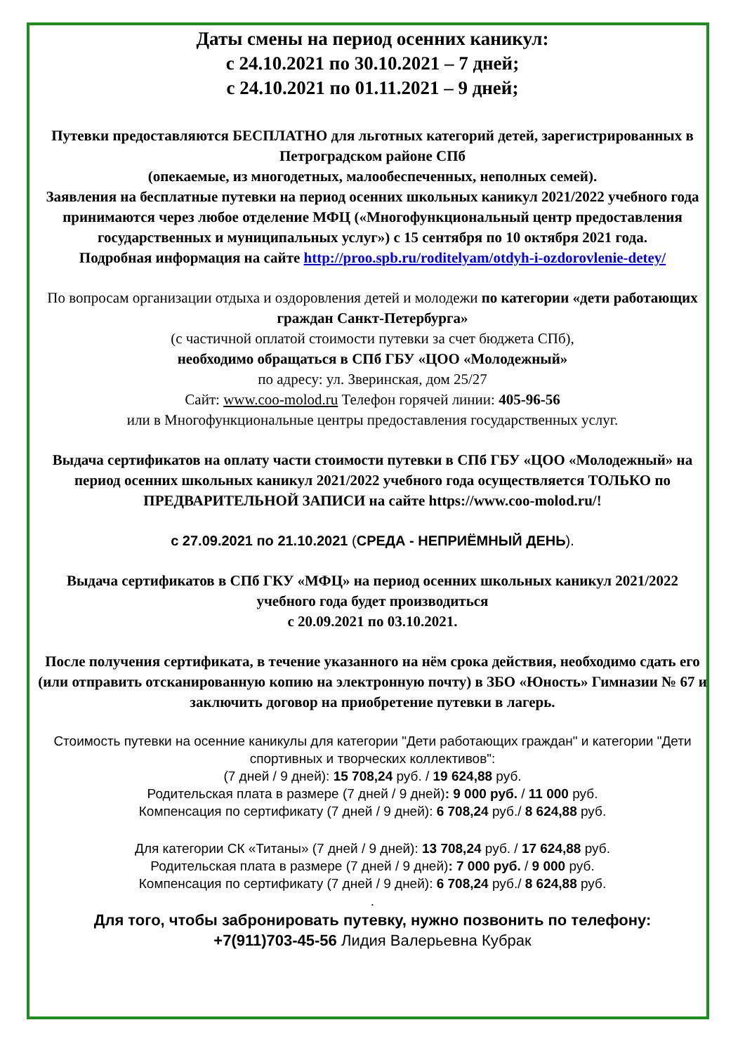Даты смены на период осенних каникул:
с 24.10.2021 по 30.10.2021 – 7 дней;
с 24.10.2021 по 01.11.2021 – 9 дней;
Путевки предоставляются БЕСПЛАТНО для льготных категорий детей, зарегистрированных в Петроградском районе СПб
(опекаемые, из многодетных, малообеспеченных, неполных семей).
Заявления на бесплатные путевки на период осенних школьных каникул 2021/2022 учебного года принимаются через любое отделение МФЦ («Многофункциональный центр предоставления государственных и муниципальных услуг») с 15 сентября по 10 октября 2021 года.
Подробная информация на сайте http://proo.spb.ru/roditelyam/otdyh-i-ozdorovlenie-detey/
По вопросам организации отдыха и оздоровления детей и молодежи по категории «дети работающих граждан Санкт-Петербурга»
(с частичной оплатой стоимости путевки за счет бюджета СПб),
необходимо обращаться в СПб ГБУ «ЦОО «Молодежный»
по адресу: ул. Зверинская, дом 25/27
Сайт: www.coo-molod.ru Телефон горячей линии: 405-96-56
или в Многофункциональные центры предоставления государственных услуг.
Выдача сертификатов на оплату части стоимости путевки в СПб ГБУ «ЦОО «Молодежный» на период осенних школьных каникул 2021/2022 учебного года осуществляется ТОЛЬКО по ПРЕДВАРИТЕЛЬНОЙ ЗАПИСИ на сайте https://www.coo-molod.ru/!
с 27.09.2021 по 21.10.2021 (СРЕДА - НЕПРИЁМНЫЙ ДЕНЬ).
Выдача сертификатов в СПб ГКУ «МФЦ» на период осенних школьных каникул 2021/2022 учебного года будет производиться
с 20.09.2021 по 03.10.2021.
После получения сертификата, в течение указанного на нём срока действия, необходимо сдать его (или отправить отсканированную копию на электронную почту) в ЗБО «Юность» Гимназии № 67 и заключить договор на приобретение путевки в лагерь.
Стоимость путевки на осенние каникулы для категории "Дети работающих граждан" и категории "Дети спортивных и творческих коллективов":
(7 дней / 9 дней): 15 708,24 руб. / 19 624,88 руб.
Родительская плата в размере (7 дней / 9 дней): 9 000 руб. / 11 000 руб.
Компенсация по сертификату (7 дней / 9 дней): 6 708,24 руб./ 8 624,88 руб.
Для категории СК «Титаны» (7 дней / 9 дней): 13 708,24 руб. / 17 624,88 руб.
Родительская плата в размере (7 дней / 9 дней): 7 000 руб. / 9 000 руб.
Компенсация по сертификату (7 дней / 9 дней): 6 708,24 руб./ 8 624,88 руб.
.
Для того, чтобы забронировать путевку, нужно позвонить по телефону:
+7(911)703-45-56 Лидия Валерьевна Кубрак